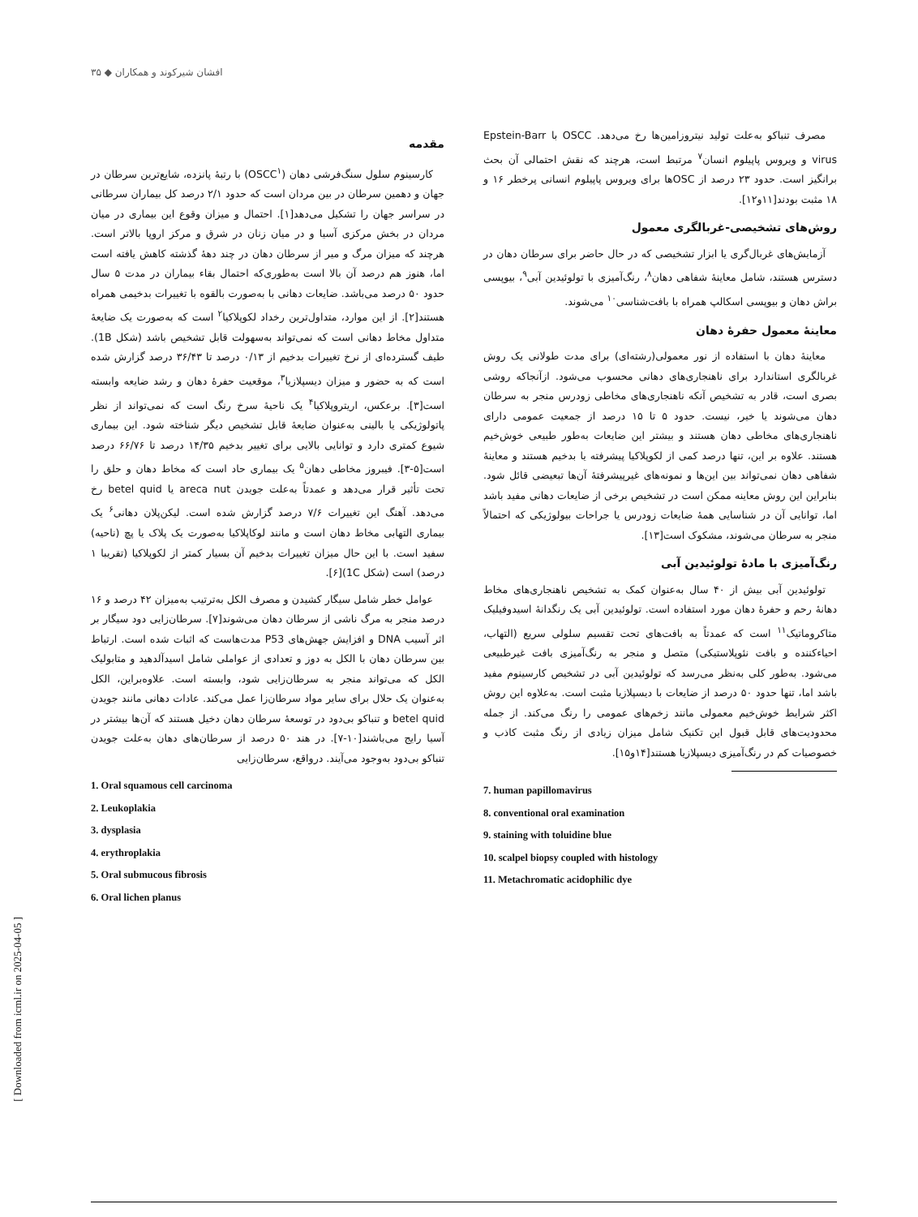افشان شیرکوند و همکاران ◆ ۳۵
مقدمه
کارسینوم سلول سنگ‌فرشی دهان (OSCC<sup>۱</sup>) با رتبهٔ پانزده، شایع‌ترین سرطان در جهان و دهمین سرطان در بین مردان است که حدود ۲/۱ درصد کل بیماران سرطانی در سراسر جهان را تشکیل می‌دهد[۱]. احتمال و میزان وقوع این بیماری در میان مردان در بخش مرکزی آسیا و در میان زنان در شرق و مرکز اروپا بالاتر است. هرچند که میزان مرگ و میر از سرطان دهان در چند دههٔ گذشته کاهش یافته است اما، هنوز هم درصد آن بالا است به‌طوری‌که احتمال بقاء بیماران در مدت ۵ سال حدود ۵۰ درصد می‌باشد. ضایعات دهانی با به‌صورت بالقوه با تغییرات بدخیمی همراه هستند[۲]. از این موارد، متداول‌ترین رخداد لکوپلاکیا<sup>۲</sup> است که به‌صورت یک ضایعهٔ متداول مخاط دهانی است که نمی‌تواند به‌سهولت قابل تشخیص باشد (شکل 1B). طیف گسترده‌ای از نرخ تغییرات بدخیم از ۰/۱۳ درصد تا ۳۶/۴۳ درصد گزارش شده است که به حضور و میزان دیسپلازیا<sup>۳</sup>، موقعیت حفرهٔ دهان و رشد ضایعه وابسته است[۳]. برعکس، اریتروپلاکیا<sup>۴</sup> یک ناحیهٔ سرخ رنگ است که نمی‌تواند از نظر پاتولوژیکی یا بالینی به‌عنوان ضایعهٔ قابل تشخیص دیگر شناخته شود. این بیماری شیوع کمتری دارد و توانایی بالایی برای تغییر بدخیم ۱۴/۳۵ درصد تا ۶۶/۷۶ درصد است[۵-۳]. فیبروز مخاطی دهان<sup>۵</sup> یک بیماری حاد است که مخاط دهان و حلق را تحت تأثیر قرار می‌دهد و عمدتاً به‌علت جویدن areca nut یا betel quid رخ می‌دهد. آهنگ این تغییرات ۷/۶ درصد گزارش شده است. لیکن‌پلان دهانی<sup>۶</sup> یک بیماری التهابی مخاط دهان است و مانند لوکاپلاکیا به‌صورت یک پلاک یا پچ (ناحیه) سفید است. با این حال میزان تغییرات بدخیم آن بسیار کمتر از لکوپلاکیا (تقریبا ۱ درصد) است (شکل 1C)[۶].
عوامل خطر شامل سیگار کشیدن و مصرف الکل به‌ترتیب به‌میزان ۴۲ درصد و ۱۶ درصد منجر به مرگ ناشی از سرطان دهان می‌شوند[۷]. سرطان‌زایی دود سیگار بر اثر آسیب DNA و افزایش جهش‌های P53 مدت‌هاست که اثبات شده است. ارتباط بین سرطان دهان با الکل به دوز و تعدادی از عواملی شامل اسیدآلدهید و متابولیک الکل که می‌تواند منجر به سرطان‌زایی شود، وابسته است. علاوه‌براین، الکل به‌عنوان یک حلال برای سایر مواد سرطان‌زا عمل می‌کند. عادات دهانی مانند جویدن betel quid و تنباکو بی‌دود در توسعهٔ سرطان دهان دخیل هستند که آن‌ها بیشتر در آسیا رایج می‌باشند[۱۰-۷]. در هند ۵۰ درصد از سرطان‌های دهان به‌علت جویدن تنباکو بی‌دود به‌وجود می‌آیند. درواقع، سرطان‌زایی
1. Oral squamous cell carcinoma
2. Leukoplakia
3. dysplasia
4. erythroplakia
5. Oral submucous fibrosis
6. Oral lichen planus
مصرف تنباکو به‌علت تولید نیتروزامین‌ها رخ می‌دهد. OSCC با Epstein-Barr virus و ویروس پاپیلوم انسان<sup>۷</sup> مرتبط است، هرچند که نقش احتمالی آن بحث برانگیز است. حدود ۲۳ درصد از OSCها برای ویروس پاپیلوم انسانی پرخطر ۱۶ و ۱۸ مثبت بودند[۱۱و۱۲].
روش‌های تشخیصی-غربالگری معمول
آزمایش‌های غربال‌گری یا ابزار تشخیصی که در حال حاضر برای سرطان دهان در دسترس هستند، شامل معاینهٔ شفاهی دهان<sup>۸</sup>، رنگ‌آمیزی با تولوئیدین آبی<sup>۹</sup>، بیوپسی براش دهان و بیوپسی اسکالپ همراه با بافت‌شناسی<sup>۱۰</sup> می‌شوند.
معاینهٔ معمول حفرهٔ دهان
معاینهٔ دهان با استفاده از نور معمولی(رشته‌ای) برای مدت طولانی یک روش غربالگری استاندارد برای ناهنجاری‌های دهانی محسوب می‌شود. ازآنجاکه روشی بصری است، قادر به تشخیص آنکه ناهنجاری‌های مخاطی زودرس منجر به سرطان دهان می‌شوند یا خیر، نیست. حدود ۵ تا ۱۵ درصد از جمعیت عمومی دارای ناهنجاری‌های مخاطی دهان هستند و بیشتر این ضایعات به‌طور طبیعی خوش‌خیم هستند. علاوه بر این، تنها درصد کمی از لکوپلاکیا پیشرفته یا بدخیم هستند و معاینهٔ شفاهی دهان نمی‌تواند بین این‌ها و نمونه‌های غیرپیشرفتهٔ آن‌ها تبعیضی قائل شود. بنابراین این روش معاینه ممکن است در تشخیص برخی از ضایعات دهانی مفید باشد اما، توانایی آن در شناسایی همهٔ ضایعات زودرس یا جراحات بیولوژیکی که احتمالاً منجر به سرطان می‌شوند، مشکوک است[۱۳].
رنگ‌آمیزی با مادهٔ تولوئیدین آبی
تولوئیدین آبی بیش از ۴۰ سال به‌عنوان کمک به تشخیص ناهنجاری‌های مخاط دهانهٔ رحم و حفرهٔ دهان مورد استفاده است. تولوئیدین آبی یک رنگدانهٔ اسیدوفیلیک متاکروماتیک<sup>۱۱</sup> است که عمدتاً به بافت‌های تحت تقسیم سلولی سریع (التهاب، احیاءکننده و بافت نئوپلاستیکی) متصل و منجر به رنگ‌آمیزی بافت غیرطبیعی می‌شود. به‌طور کلی به‌نظر می‌رسد که تولوئیدین آبی در تشخیص کارسینوم مفید باشد اما، تنها حدود ۵۰ درصد از ضایعات با دیسپلازیا مثبت است. به‌علاوه این روش اکثر شرایط خوش‌خیم معمولی مانند زخم‌های عمومی را رنگ می‌کند. از جمله محدودیت‌های قابل قبول این تکنیک شامل میزان زیادی از رنگ مثبت کاذب و خصوصیات کم در رنگ‌آمیزی دیسپلازیا هستند[۱۴و۱۵].
7. human papillomavirus
8. conventional oral examination
9. staining with toluidine blue
10. scalpel biopsy coupled with histology
11. Metachromatic acidophilic dye
[ Downloaded from icml.ir on 2025-04-05 ]